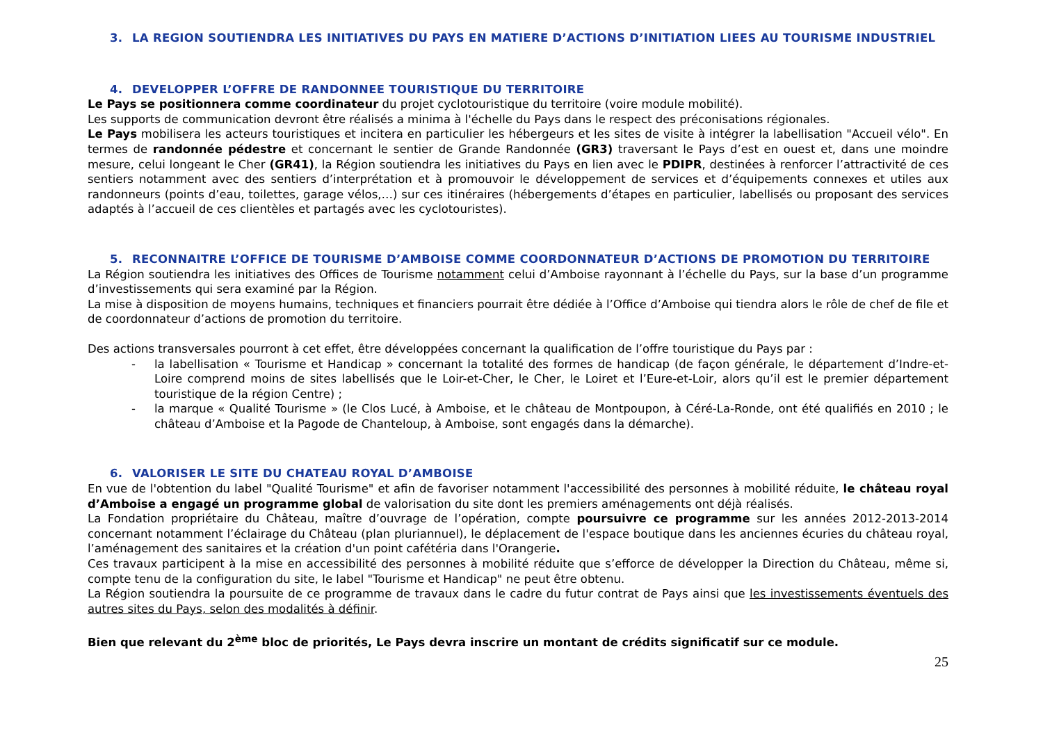3. LA REGION SOUTIENDRA LES INITIATIVES DU PAYS EN MATIERE D’ACTIONS D’INITIATION LIEES AU TOURISME INDUSTRIEL
4. DEVELOPPER L’OFFRE DE RANDONNEE TOURISTIQUE DU TERRITOIRE
Le Pays se positionnera comme coordinateur du projet cyclotouristique du territoire (voire module mobilité).
Les supports de communication devront être réalisés a minima à l'échelle du Pays dans le respect des préconisations régionales.
Le Pays mobilisera les acteurs touristiques et incitera en particulier les hébergeurs et les sites de visite à intégrer la labellisation "Accueil vélo". En termes de randonnée pédestre et concernant le sentier de Grande Randonnée (GR3) traversant le Pays d’est en ouest et, dans une moindre mesure, celui longeant le Cher (GR41), la Région soutiendra les initiatives du Pays en lien avec le PDIPR, destinées à renforcer l’attractivité de ces sentiers notamment avec des sentiers d’interprétation et à promouvoir le développement de services et d’équipements connexes et utiles aux randonneurs (points d’eau, toilettes, garage vélos,…) sur ces itinéraires (hébergements d’étapes en particulier, labellisés ou proposant des services adaptés à l’accueil de ces clientèles et partagés avec les cyclotouristes).
5. RECONNAITRE L’OFFICE DE TOURISME D’AMBOISE COMME COORDONNATEUR D’ACTIONS DE PROMOTION DU TERRITOIRE
La Région soutiendra les initiatives des Offices de Tourisme notamment celui d’Amboise rayonnant à l’échelle du Pays, sur la base d’un programme d’investissements qui sera examiné par la Région.
La mise à disposition de moyens humains, techniques et financiers pourrait être dédiée à l’Office d’Amboise qui tiendra alors le rôle de chef de file et de coordonnateur d’actions de promotion du territoire.
Des actions transversales pourront à cet effet, être développées concernant la qualification de l’offre touristique du Pays par :
- la labellisation « Tourisme et Handicap » concernant la totalité des formes de handicap (de façon générale, le département d’Indre-et-Loire comprend moins de sites labellisés que le Loir-et-Cher, le Cher, le Loiret et l’Eure-et-Loir, alors qu’il est le premier département touristique de la région Centre) ;
- la marque « Qualité Tourisme » (le Clos Lucé, à Amboise, et le château de Montpoupon, à Céré-La-Ronde, ont été qualifiés en 2010 ; le château d’Amboise et la Pagode de Chanteloup, à Amboise, sont engagés dans la démarche).
6. VALORISER LE SITE DU CHATEAU ROYAL D’AMBOISE
En vue de l'obtention du label "Qualité Tourisme" et afin de favoriser notamment l'accessibilité des personnes à mobilité réduite, le château royal d’Amboise a engagé un programme global de valorisation du site dont les premiers aménagements ont déjà réalisés.
La Fondation propriétaire du Château, maître d’ouvrage de l’opération, compte poursuivre ce programme sur les années 2012-2013-2014 concernant notamment l’éclairage du Château (plan pluriannuel), le déplacement de l'espace boutique dans les anciennes écuries du château royal, l’aménagement des sanitaires et la création d'un point cafétéria dans l'Orangerie.
Ces travaux participent à la mise en accessibilité des personnes à mobilité réduite que s’efforce de développer la Direction du Château, même si, compte tenu de la configuration du site, le label "Tourisme et Handicap" ne peut être obtenu.
La Région soutiendra la poursuite de ce programme de travaux dans le cadre du futur contrat de Pays ainsi que les investissements éventuels des autres sites du Pays, selon des modalités à définir.
Bien que relevant du 2<sup>ème</sup> bloc de priorités, Le Pays devra inscrire un montant de crédits significatif sur ce module.
25